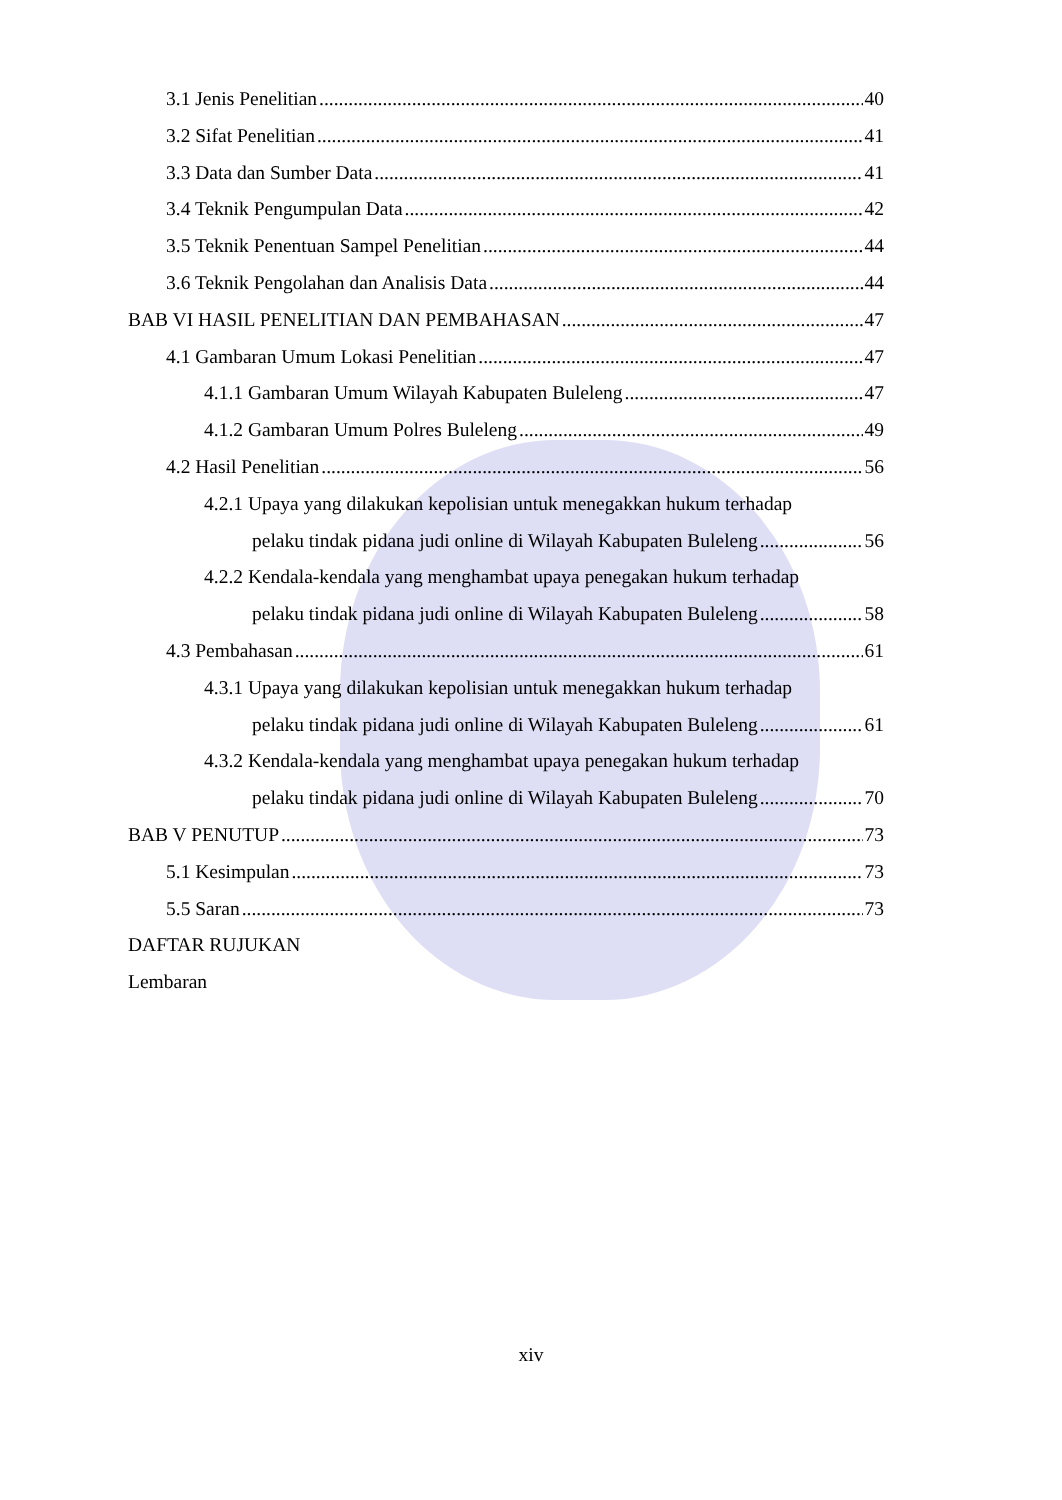3.1 Jenis Penelitian 40
3.2 Sifat Penelitian 41
3.3 Data dan Sumber Data 41
3.4 Teknik Pengumpulan Data 42
3.5 Teknik Penentuan Sampel Penelitian 44
3.6 Teknik Pengolahan dan Analisis Data 44
BAB VI HASIL PENELITIAN DAN PEMBAHASAN 47
4.1 Gambaran Umum Lokasi Penelitian 47
4.1.1 Gambaran Umum Wilayah Kabupaten Buleleng 47
4.1.2 Gambaran Umum Polres Buleleng 49
4.2 Hasil Penelitian 56
4.2.1 Upaya yang dilakukan kepolisian untuk menegakkan hukum terhadap
pelaku tindak pidana judi online di Wilayah Kabupaten Buleleng 56
4.2.2 Kendala-kendala yang menghambat upaya penegakan hukum terhadap
pelaku tindak pidana judi online di Wilayah Kabupaten Buleleng 58
4.3 Pembahasan 61
4.3.1 Upaya yang dilakukan kepolisian untuk menegakkan hukum terhadap
pelaku tindak pidana judi online di Wilayah Kabupaten Buleleng 61
4.3.2 Kendala-kendala yang menghambat upaya penegakan hukum terhadap
pelaku tindak pidana judi online di Wilayah Kabupaten Buleleng 70
BAB V PENUTUP 73
5.1 Kesimpulan 73
5.5 Saran 73
DAFTAR RUJUKAN
Lembaran
xiv